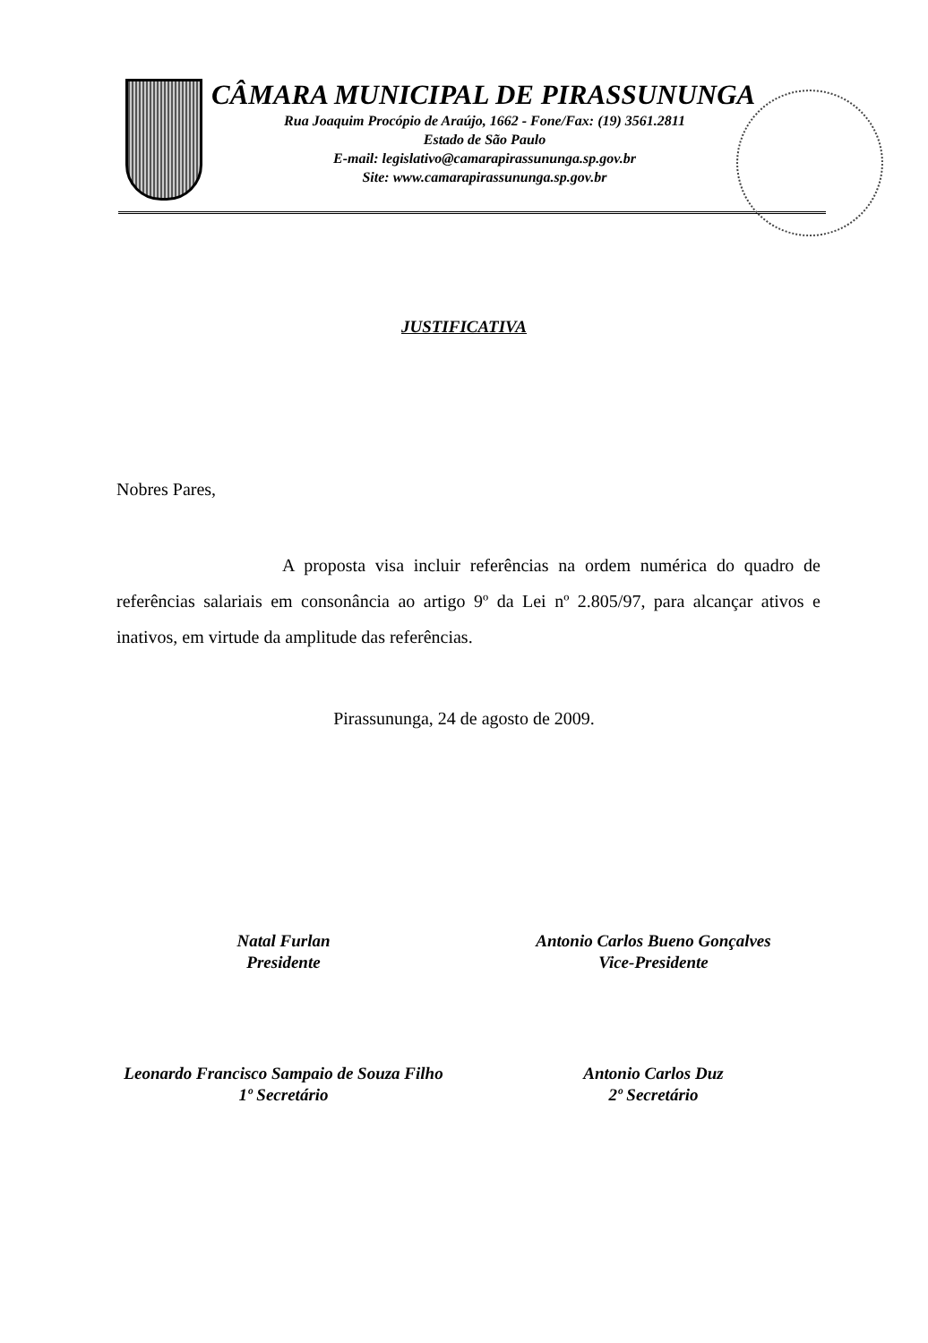CÂMARA MUNICIPAL DE PIRASSUNUNGA
Rua Joaquim Procópio de Araújo, 1662 - Fone/Fax: (19) 3561.2811
Estado de São Paulo
E-mail: legislativo@camarapirassununga.sp.gov.br
Site: www.camarapirassununga.sp.gov.br
JUSTIFICATIVA
Nobres Pares,
A proposta visa incluir referências na ordem numérica do quadro de referências salariais em consonância ao artigo 9º da Lei nº 2.805/97, para alcançar ativos e inativos, em virtude da amplitude das referências.
Pirassununga, 24 de agosto de 2009.
Natal Furlan
Presidente
Antonio Carlos Bueno Gonçalves
Vice-Presidente
Leonardo Francisco Sampaio de Souza Filho
1º Secretário
Antonio Carlos Duz
2º Secretário